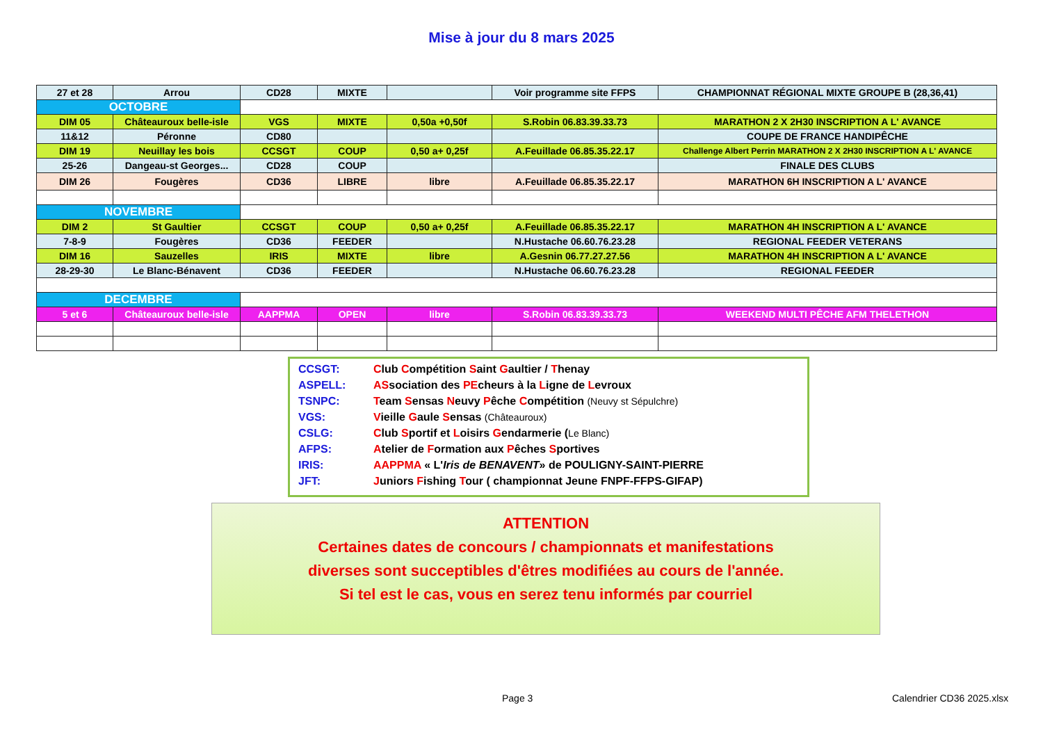Mise à jour du 8 mars 2025
| 27 et 28 | Arrou | CD28 | MIXTE | | Voir programme site FFPS | CHAMPIONNAT RÉGIONAL MIXTE GROUPE B (28,36,41) |
| OCTOBRE | | | | | | |
| DIM 05 | Châteauroux belle-isle | VGS | MIXTE | 0,50a +0,50f | S.Robin 06.83.39.33.73 | MARATHON 2 X 2H30 INSCRIPTION A L' AVANCE |
| 11&12 | Péronne | CD80 | | | | COUPE DE FRANCE HANDIPÊCHE |
| DIM 19 | Neuillay les bois | CCSGT | COUP | 0,50 a+ 0,25f | A.Feuillade 06.85.35.22.17 | Challenge Albert Perrin MARATHON 2 X 2H30 INSCRIPTION A L' AVANCE |
| 25-26 | Dangeau-st Georges... | CD28 | COUP | | | FINALE DES CLUBS |
| DIM 26 | Fougères | CD36 | LIBRE | libre | A.Feuillade 06.85.35.22.17 | MARATHON 6H INSCRIPTION A L' AVANCE |
| NOVEMBRE | | | | | | |
| DIM 2 | St Gaultier | CCSGT | COUP | 0,50 a+ 0,25f | A.Feuillade 06.85.35.22.17 | MARATHON 4H INSCRIPTION A L' AVANCE |
| 7-8-9 | Fougères | CD36 | FEEDER | | N.Hustache 06.60.76.23.28 | REGIONAL FEEDER VETERANS |
| DIM 16 | Sauzelles | IRIS | MIXTE | libre | A.Gesnin 06.77.27.27.56 | MARATHON 4H INSCRIPTION A L' AVANCE |
| 28-29-30 | Le Blanc-Bénavent | CD36 | FEEDER | | N.Hustache 06.60.76.23.28 | REGIONAL FEEDER |
| DECEMBRE | | | | | | |
| 5 et 6 | Châteauroux belle-isle | AAPPMA | OPEN | libre | S.Robin 06.83.39.33.73 | WEEKEND MULTI PÊCHE AFM THELETHON |
CCSGT: Club Compétition Saint Gaultier / Thenay
ASPELL: ASsociation des PEcheurs à la Ligne de Levroux
TSNPC: Team Sensas Neuvy Pêche Compétition (Neuvy st Sépulchre)
VGS: Vieille Gaule Sensas (Châteauroux)
CSLG: Club Sportif et Loisirs Gendarmerie (Le Blanc)
AFPS: Atelier de Formation aux Pêches Sportives
IRIS: AAPPMA « L'Iris de BENAVENT» de POULIGNY-SAINT-PIERRE
JFT: Juniors Fishing Tour ( championnat Jeune FNPF-FFPS-GIFAP)
ATTENTION
Certaines dates de concours / championnats et manifestations
diverses sont succeptibles d'êtres modifiées au cours de l'année.
Si tel est le cas, vous en serez tenu informés par courriel
Page 3 Calendrier CD36 2025.xlsx